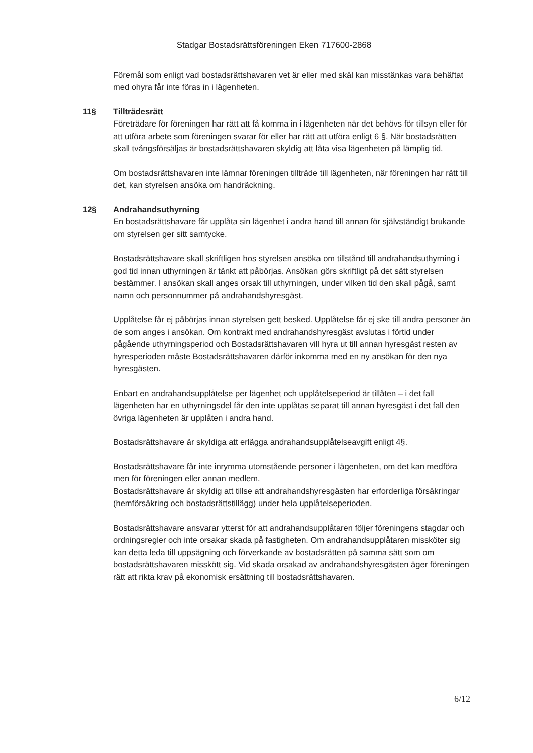Stadgar Bostadsrättsföreningen Eken 717600-2868
Föremål som enligt vad bostadsrättshavaren vet är eller med skäl kan misstänkas vara behäftat med ohyra får inte föras in i lägenheten.
11§ Tillträdesrätt
Företrädare för föreningen har rätt att få komma in i lägenheten när det behövs för tillsyn eller för att utföra arbete som föreningen svarar för eller har rätt att utföra enligt 6 §. När bostadsrätten skall tvångsförsäljas är bostadsrättshavaren skyldig att låta visa lägenheten på lämplig tid.
Om bostadsrättshavaren inte lämnar föreningen tillträde till lägenheten, när föreningen har rätt till det, kan styrelsen ansöka om handräckning.
12§ Andrahandsuthyrning
En bostadsrättshavare får upplåta sin lägenhet i andra hand till annan för självständigt brukande om styrelsen ger sitt samtycke.
Bostadsrättshavare skall skriftligen hos styrelsen ansöka om tillstånd till andrahandsuthyrning i god tid innan uthyrningen är tänkt att påbörjas. Ansökan görs skriftligt på det sätt styrelsen bestämmer. I ansökan skall anges orsak till uthyrningen, under vilken tid den skall pågå, samt namn och personnummer på andrahandshyresgäst.
Upplåtelse får ej påbörjas innan styrelsen gett besked. Upplåtelse får ej ske till andra personer än de som anges i ansökan. Om kontrakt med andrahandshyresgäst avslutas i förtid under pågående uthyrningsperiod och Bostadsrättshavaren vill hyra ut till annan hyresgäst resten av hyresperioden måste Bostadsrättshavaren därför inkomma med en ny ansökan för den nya hyresgästen.
Enbart en andrahandsupplåtelse per lägenhet och upplåtelseperiod är tillåten – i det fall lägenheten har en uthyrningsdel får den inte upplåtas separat till annan hyresgäst i det fall den övriga lägenheten är upplåten i andra hand.
Bostadsrättshavare är skyldiga att erlägga andrahandsupplåtelseavgift enligt 4§.
Bostadsrättshavare får inte inrymma utomstående personer i lägenheten, om det kan medföra men för föreningen eller annan medlem.
Bostadsrättshavare är skyldig att tillse att andrahandshyresgästen har erforderliga försäkringar (hemförsäkring och bostadsrättstillägg) under hela upplåtelseperioden.
Bostadsrättshavare ansvarar ytterst för att andrahandsupplåtaren följer föreningens stagdar och ordningsregler och inte orsakar skada på fastigheten. Om andrahandsupplåtaren missköter sig kan detta leda till uppsägning och förverkande av bostadsrätten på samma sätt som om bostadsrättshavaren misskött sig. Vid skada orsakad av andrahandshyresgästen äger föreningen rätt att rikta krav på ekonomisk ersättning till bostadsrättshavaren.
6/12